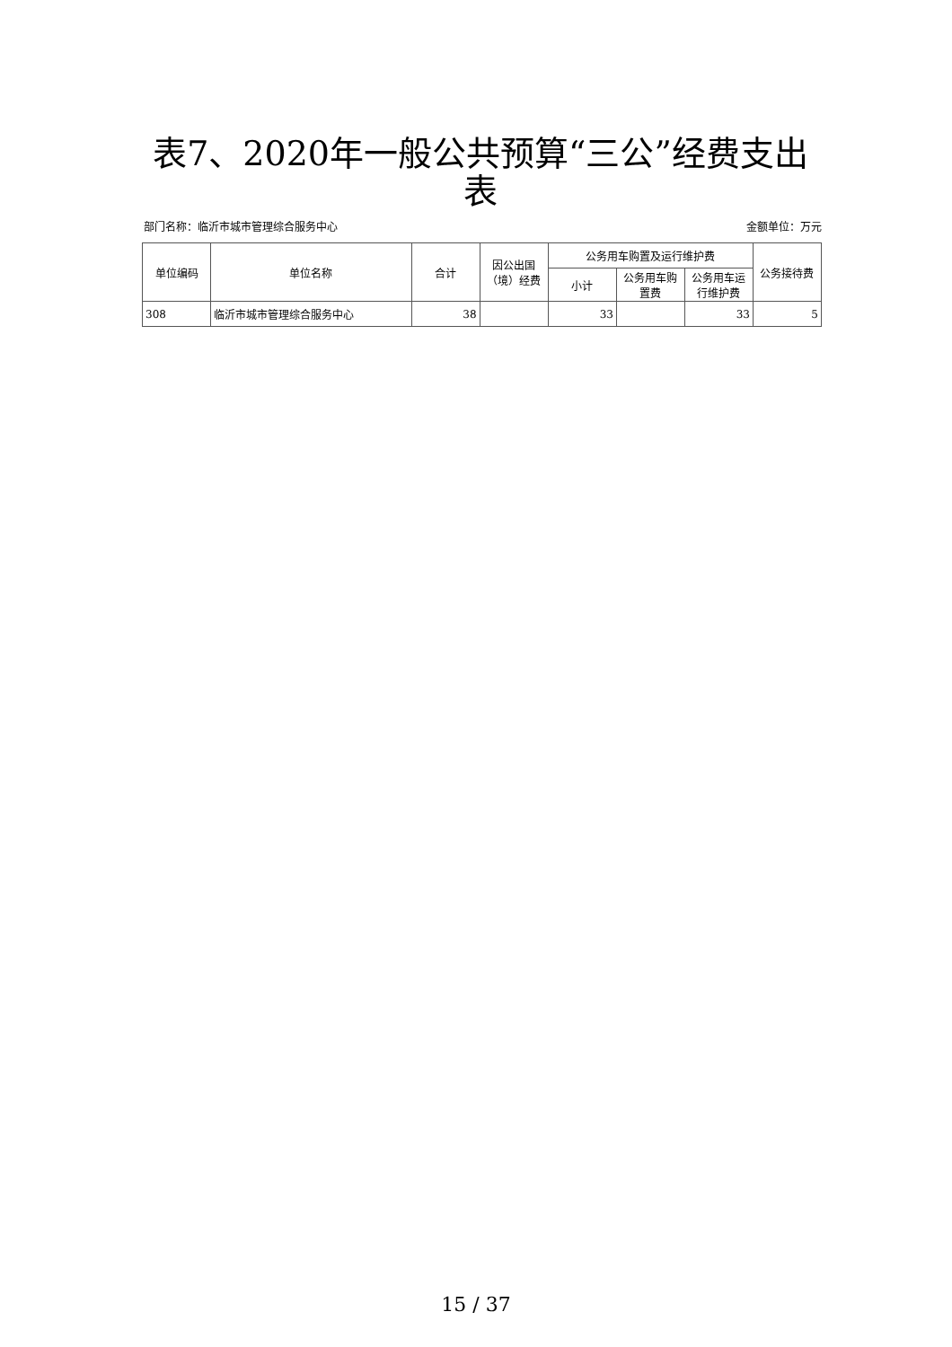表7、2020年一般公共预算“三公”经费支出表
部门名称：临沂市城市管理综合服务中心 金额单位：万元
| 单位编码 | 单位名称 | 合计 | 因公出国（境）经费 | 公务用车购置及运行维护费 | | | 公务接待费 |
| --- | --- | --- | --- | --- | --- | --- | --- |
| | | | | 小计 | 公务用车购置费 | 公务用车运行维护费 | |
| 308 | 临沂市城市管理综合服务中心 | 38 | | 33 | | 33 | 5 |
15 / 37